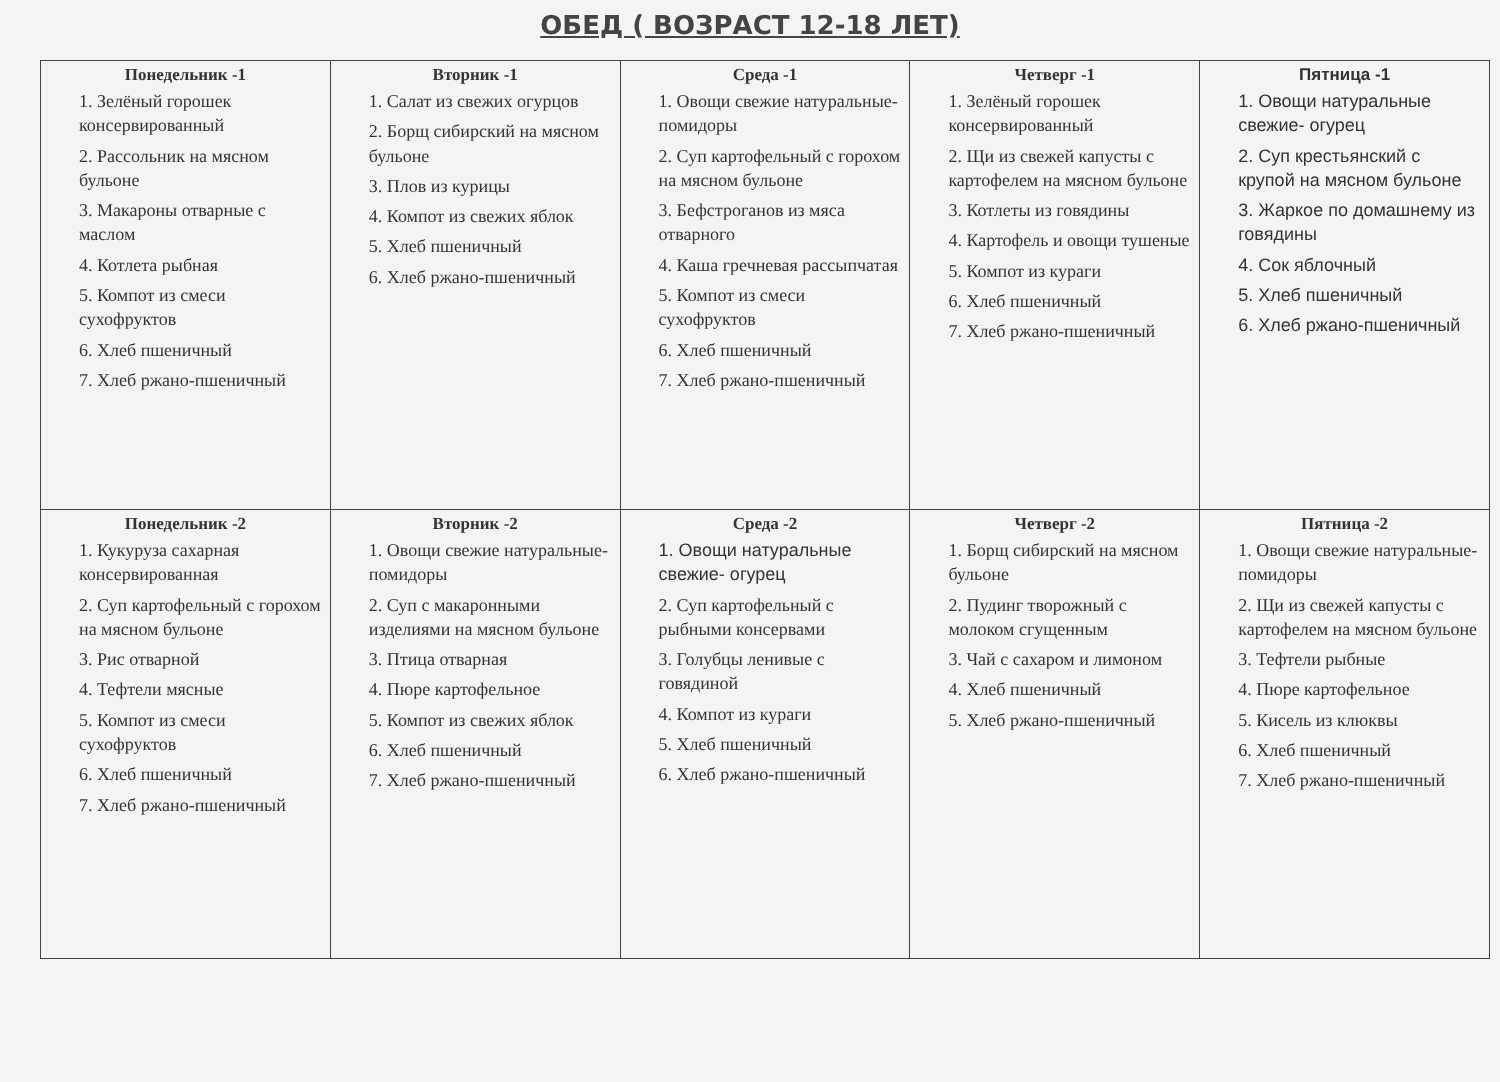ОБЕД ( ВОЗРАСТ 12-18 ЛЕТ)
| Понедельник -1 1. Зелёный горошек консервированный 2. Рассольник на мясном бульоне 3. Макароны отварные с маслом 4. Котлета рыбная 5. Компот из смеси сухофруктов 6. Хлеб пшеничный 7. Хлеб ржано-пшеничный | Вторник -1 1. Салат из свежих огурцов 2. Борщ сибирский на мясном бульоне 3. Плов из курицы 4. Компот из свежих яблок 5. Хлеб пшеничный 6. Хлеб ржано-пшеничный | Среда -1 1. Овощи свежие натуральные-помидоры 2. Суп картофельный с горохом на мясном бульоне 3. Бефстроганов из мяса отварного 4. Каша гречневая рассыпчатая 5. Компот из смеси сухофруктов 6. Хлеб пшеничный 7. Хлеб ржано-пшеничный | Четверг -1 1. Зелёный горошек консервированный 2. Щи из свежей капусты с картофелем на мясном бульоне 3. Котлеты из говядины 4. Картофель и овощи тушеные 5. Компот из кураги 6. Хлеб пшеничный 7. Хлеб ржано-пшеничный | Пятница -1 1. Овощи натуральные свежие- огурец 2. Суп крестьянский с крупой на мясном бульоне 3. Жаркое по домашнему из говядины 4. Сок яблочный 5. Хлеб пшеничный 6. Хлеб ржано-пшеничный |
| Понедельник -2 1. Кукуруза сахарная консервированная 2. Суп картофельный с горохом на мясном бульоне 3. Рис отварной 4. Тефтели мясные 5. Компот из смеси сухофруктов 6. Хлеб пшеничный 7. Хлеб ржано-пшеничный | Вторник -2 1. Овощи свежие натуральные-помидоры 2. Суп с макаронными изделиями на мясном бульоне 3. Птица отварная 4. Пюре картофельное 5. Компот из свежих яблок 6. Хлеб пшеничный 7. Хлеб ржано-пшеничный | Среда -2 1. Овощи натуральные свежие- огурец 2. Суп картофельный с рыбными консервами 3. Голубцы ленивые с говядиной 4. Компот из кураги 5. Хлеб пшеничный 6. Хлеб ржано-пшеничный | Четверг -2 1. Борщ сибирский на мясном бульоне 2. Пудинг творожный с молоком сгущенным 3. Чай с сахаром и лимоном 4. Хлеб пшеничный 5. Хлеб ржано-пшеничный | Пятница -2 1. Овощи свежие натуральные-помидоры 2. Щи из свежей капусты с картофелем на мясном бульоне 3. Тефтели рыбные 4. Пюре картофельное 5. Кисель из клюквы 6. Хлеб пшеничный 7. Хлеб ржано-пшеничный |